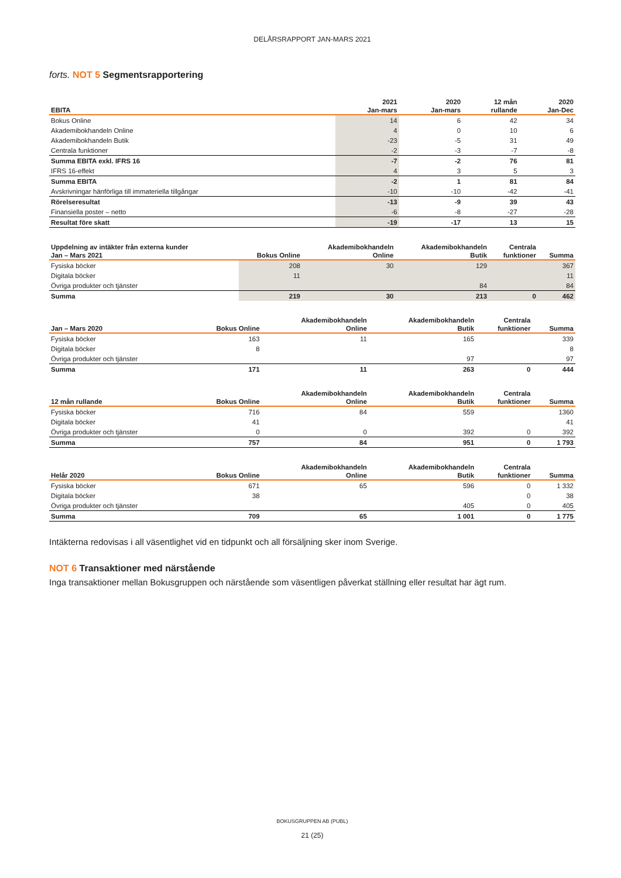DELÅRSRAPPORT JAN-MARS 2021
forts. NOT 5 Segmentsrapportering
| | 2021 | 2020 | 12 mån | 2020 |
| --- | --- | --- | --- | --- |
| EBITA | Jan-mars | Jan-mars | rullande | Jan-Dec |
| Bokus Online | 14 | 6 | 42 | 34 |
| Akademibokhandeln Online | 4 | 0 | 10 | 6 |
| Akademibokhandeln Butik | -23 | -5 | 31 | 49 |
| Centrala funktioner | -2 | -3 | -7 | -8 |
| Summa EBITA exkl. IFRS 16 | -7 | -2 | 76 | 81 |
| IFRS 16-effekt | 4 | 3 | 5 | 3 |
| Summa EBITA | -2 | 1 | 81 | 84 |
| Avskrivningar hänförliga till immateriella tillgångar | -10 | -10 | -42 | -41 |
| Rörelseresultat | -13 | -9 | 39 | 43 |
| Finansiella poster – netto | -6 | -8 | -27 | -28 |
| Resultat före skatt | -19 | -17 | 13 | 15 |
| Uppdelning av intäkter från externa kunder | | Akademibokhandeln | Akademibokhandeln | Centrala | |
| --- | --- | --- | --- | --- | --- |
| Jan – Mars 2021 | Bokus Online | Online | Butik | funktioner | Summa |
| Fysiska böcker | 208 | 30 | 129 | | 367 |
| Digitala böcker | 11 | | | | 11 |
| Övriga produkter och tjänster | | | 84 | | 84 |
| Summa | 219 | 30 | 213 | 0 | 462 |
| | | Akademibokhandeln | Akademibokhandeln | Centrala | |
| --- | --- | --- | --- | --- | --- |
| Jan – Mars 2020 | Bokus Online | Online | Butik | funktioner | Summa |
| Fysiska böcker | 163 | 11 | 165 | | 339 |
| Digitala böcker | 8 | | | | 8 |
| Övriga produkter och tjänster | | | 97 | | 97 |
| Summa | 171 | 11 | 263 | 0 | 444 |
| | | Akademibokhandeln | Akademibokhandeln | Centrala | |
| --- | --- | --- | --- | --- | --- |
| 12 mån rullande | Bokus Online | Online | Butik | funktioner | Summa |
| Fysiska böcker | 716 | 84 | 559 | | 1360 |
| Digitala böcker | 41 | | | | 41 |
| Övriga produkter och tjänster | 0 | 0 | 392 | 0 | 392 |
| Summa | 757 | 84 | 951 | 0 | 1 793 |
| | | Akademibokhandeln | Akademibokhandeln | Centrala | |
| --- | --- | --- | --- | --- | --- |
| Helår 2020 | Bokus Online | Online | Butik | funktioner | Summa |
| Fysiska böcker | 671 | 65 | 596 | 0 | 1 332 |
| Digitala böcker | 38 | | | 0 | 38 |
| Övriga produkter och tjänster | | | 405 | 0 | 405 |
| Summa | 709 | 65 | 1 001 | 0 | 1 775 |
Intäkterna redovisas i all väsentlighet vid en tidpunkt och all försäljning sker inom Sverige.
NOT 6 Transaktioner med närstående
Inga transaktioner mellan Bokusgruppen och närstående som väsentligen påverkat ställning eller resultat har ägt rum.
BOKUSGRUPPEN AB (PUBL)
21 (25)